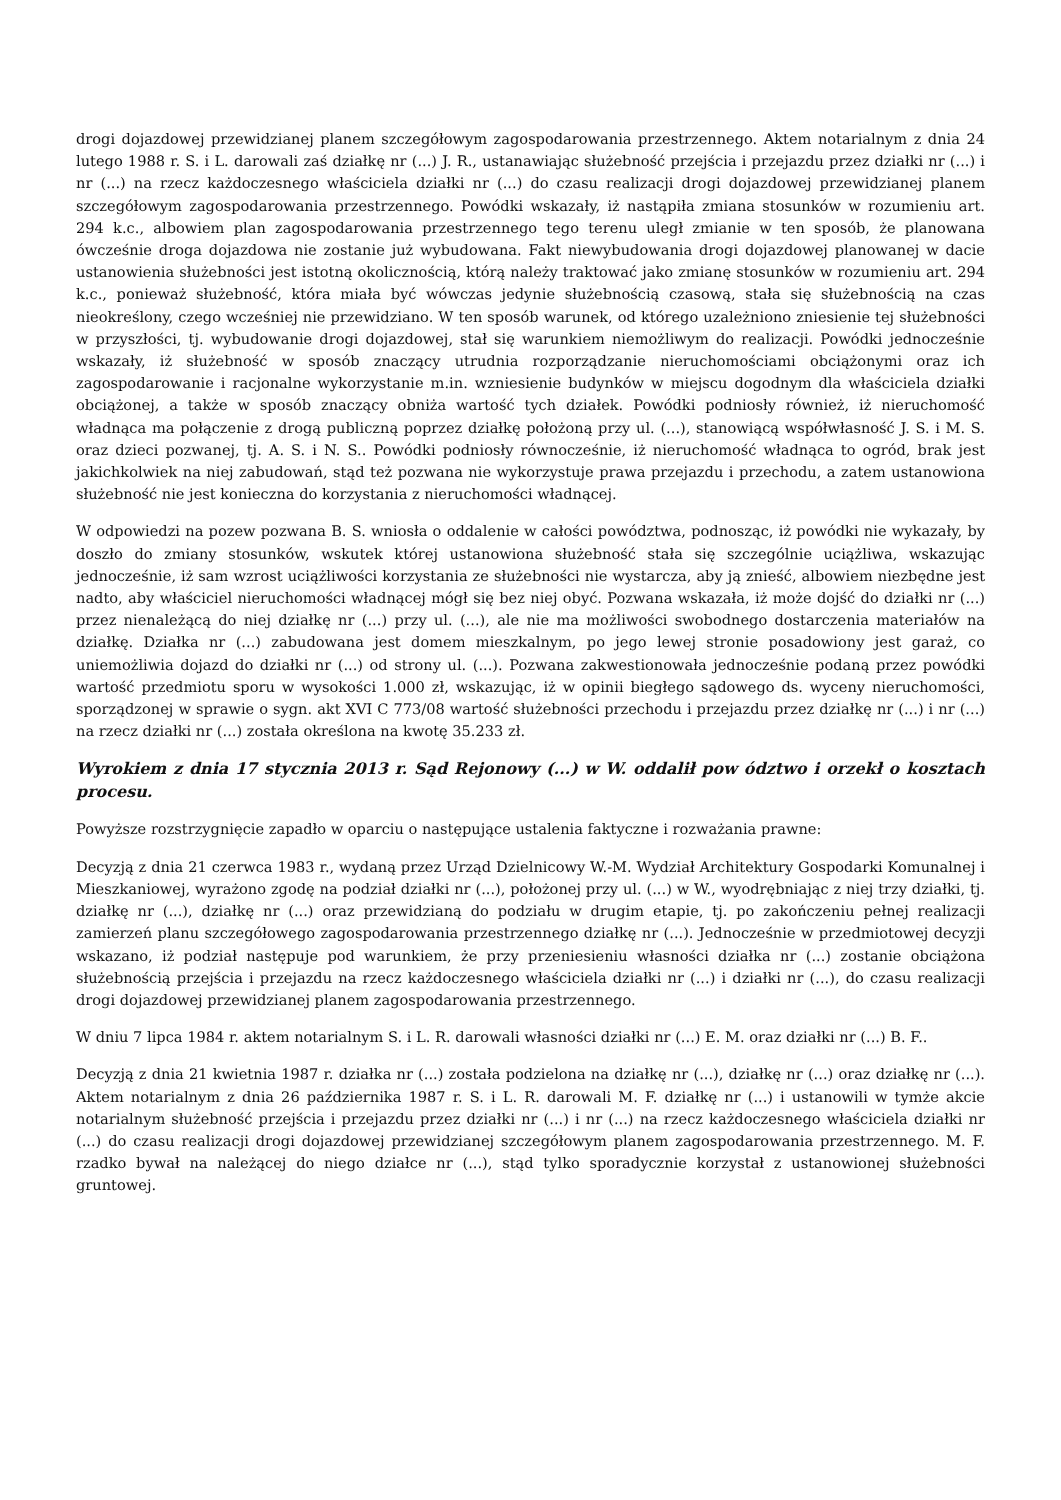drogi dojazdowej przewidzianej planem szczegółowym zagospodarowania przestrzennego. Aktem notarialnym z dnia 24 lutego 1988 r. S. i L. darowali zaś działkę nr (...) J. R., ustanawiając służebność przejścia i przejazdu przez działki nr (...) i nr (...) na rzecz każdoczesnego właściciela działki nr (...) do czasu realizacji drogi dojazdowej przewidzianej planem szczegółowym zagospodarowania przestrzennego. Powódki wskazały, iż nastąpiła zmiana stosunków w rozumieniu art. 294 k.c., albowiem plan zagospodarowania przestrzennego tego terenu uległ zmianie w ten sposób, że planowana ówcześnie droga dojazdowa nie zostanie już wybudowana. Fakt niewybudowania drogi dojazdowej planowanej w dacie ustanowienia służebności jest istotną okolicznością, którą należy traktować jako zmianę stosunków w rozumieniu art. 294 k.c., ponieważ służebność, która miała być wówczas jedynie służebnością czasową, stała się służebnością na czas nieokreślony, czego wcześniej nie przewidziano. W ten sposób warunek, od którego uzależniono zniesienie tej służebności w przyszłości, tj. wybudowanie drogi dojazdowej, stał się warunkiem niemożliwym do realizacji. Powódki jednocześnie wskazały, iż służebność w sposób znaczący utrudnia rozporządzanie nieruchomościami obciążonymi oraz ich zagospodarowanie i racjonalne wykorzystanie m.in. wzniesienie budynków w miejscu dogodnym dla właściciela działki obciążonej, a także w sposób znaczący obniża wartość tych działek. Powódki podniosły również, iż nieruchomość władnąca ma połączenie z drogą publiczną poprzez działkę położoną przy ul. (...), stanowiącą współwłasność J. S. i M. S. oraz dzieci pozwanej, tj. A. S. i N. S.. Powódki podniosły równocześnie, iż nieruchomość władnąca to ogród, brak jest jakichkolwiek na niej zabudowań, stąd też pozwana nie wykorzystuje prawa przejazdu i przechodu, a zatem ustanowiona służebność nie jest konieczna do korzystania z nieruchomości władnącej.
W odpowiedzi na pozew pozwana B. S. wniosła o oddalenie w całości powództwa, podnosząc, iż powódki nie wykazały, by doszło do zmiany stosunków, wskutek której ustanowiona służebność stała się szczególnie uciążliwa, wskazując jednocześnie, iż sam wzrost uciążliwości korzystania ze służebności nie wystarcza, aby ją znieść, albowiem niezbędne jest nadto, aby właściciel nieruchomości władnącej mógł się bez niej obyć. Pozwana wskazała, iż może dojść do działki nr (...) przez nienależącą do niej działkę nr (...) przy ul. (...), ale nie ma możliwości swobodnego dostarczenia materiałów na działkę. Działka nr (...) zabudowana jest domem mieszkalnym, po jego lewej stronie posadowiony jest garaż, co uniemożliwia dojazd do działki nr (...) od strony ul. (...). Pozwana zakwestionowała jednocześnie podaną przez powódki wartość przedmiotu sporu w wysokości 1.000 zł, wskazując, iż w opinii biegłego sądowego ds. wyceny nieruchomości, sporządzonej w sprawie o sygn. akt XVI C 773/08 wartość służebności przechodu i przejazdu przez działkę nr (...) i nr (...) na rzecz działki nr (...) została określona na kwotę 35.233 zł.
Wyrokiem z dnia 17 stycznia 2013 r. Sąd Rejonowy (...) w W. oddalił pow ództwo i orzekł o kosztach procesu.
Powyższe rozstrzygnięcie zapadło w oparciu o następujące ustalenia faktyczne i rozważania prawne:
Decyzją z dnia 21 czerwca 1983 r., wydaną przez Urząd Dzielnicowy W.-M. Wydział Architektury Gospodarki Komunalnej i Mieszkaniowej, wyrażono zgodę na podział działki nr (...), położonej przy ul. (...) w W., wyodrębniając z niej trzy działki, tj. działkę nr (...), działkę nr (...) oraz przewidzianą do podziału w drugim etapie, tj. po zakończeniu pełnej realizacji zamierzeń planu szczegółowego zagospodarowania przestrzennego działkę nr (...). Jednocześnie w przedmiotowej decyzji wskazano, iż podział następuje pod warunkiem, że przy przeniesieniu własności działka nr (...) zostanie obciążona służebnością przejścia i przejazdu na rzecz każdoczesnego właściciela działki nr (...) i działki nr (...), do czasu realizacji drogi dojazdowej przewidzianej planem zagospodarowania przestrzennego.
W dniu 7 lipca 1984 r. aktem notarialnym S. i L. R. darowali własności działki nr (...) E. M. oraz działki nr (...) B. F..
Decyzją z dnia 21 kwietnia 1987 r. działka nr (...) została podzielona na działkę nr (...), działkę nr (...) oraz działkę nr (...). Aktem notarialnym z dnia 26 października 1987 r. S. i L. R. darowali M. F. działkę nr (...) i ustanowili w tymże akcie notarialnym służebność przejścia i przejazdu przez działki nr (...) i nr (...) na rzecz każdoczesnego właściciela działki nr (...) do czasu realizacji drogi dojazdowej przewidzianej szczegółowym planem zagospodarowania przestrzennego. M. F. rzadko bywał na należącej do niego działce nr (...), stąd tylko sporadycznie korzystał z ustanowionej służebności gruntowej.